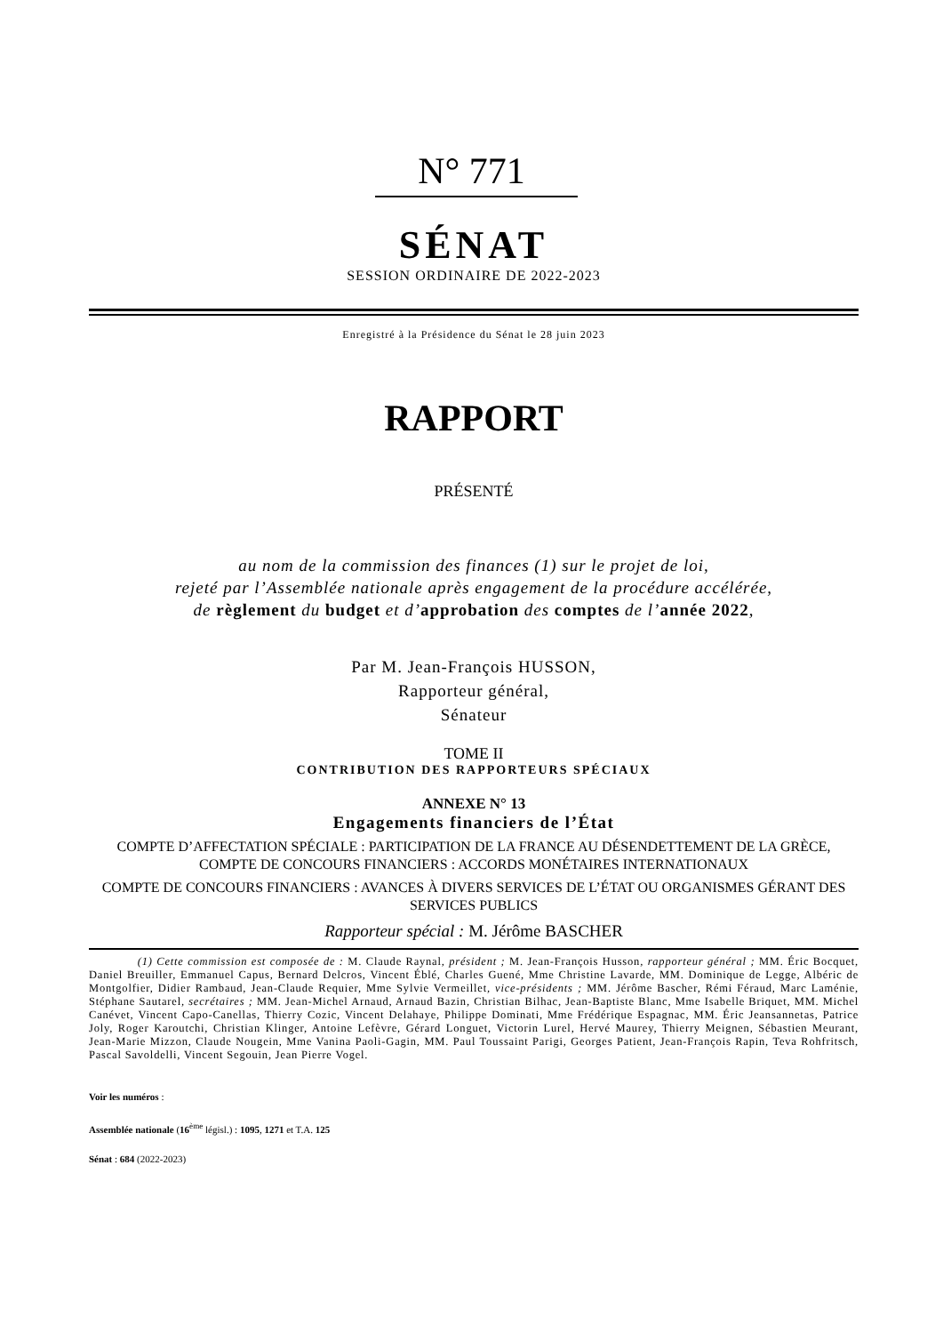N° 771
SÉNAT
SESSION ORDINAIRE DE 2022-2023
Enregistré à la Présidence du Sénat le 28 juin 2023
RAPPORT
PRÉSENTÉ
au nom de la commission des finances (1) sur le projet de loi,
rejeté par l’Assemblée nationale après engagement de la procédure accélérée,
de règlement du budget et d’approbation des comptes de l’année 2022,
Par M. Jean-François HUSSON,
Rapporteur général,
Sénateur
TOME II
CONTRIBUTION DES RAPPORTEURS SPÉCIAUX
ANNEXE N° 13
Engagements financiers de l’État
COMPTE D’AFFECTATION SPÉCIALE : PARTICIPATION DE LA FRANCE AU DÉSENDETTEMENT DE LA GRÈCE, COMPTE DE CONCOURS FINANCIERS : ACCORDS MONÉTAIRES INTERNATIONAUX
COMPTE DE CONCOURS FINANCIERS : AVANCES À DIVERS SERVICES DE L’ÉTAT OU ORGANISMES GÉRANT DES SERVICES PUBLICS
Rapporteur spécial : M. Jérôme BASCHER
(1) Cette commission est composée de : M. Claude Raynal, président ; M. Jean-François Husson, rapporteur général ; MM. Éric Bocquet, Daniel Breuiller, Emmanuel Capus, Bernard Delcros, Vincent Éblé, Charles Guené, Mme Christine Lavarde, MM. Dominique de Legge, Albéric de Montgolfier, Didier Rambaud, Jean-Claude Requier, Mme Sylvie Vermeillet, vice-présidents ; MM. Jérôme Bascher, Rémi Féraud, Marc Laménie, Stéphane Sautarel, secrétaires ; MM. Jean-Michel Arnaud, Arnaud Bazin, Christian Bilhac, Jean-Baptiste Blanc, Mme Isabelle Briquet, MM. Michel Canévet, Vincent Capo-Canellas, Thierry Cozic, Vincent Delahaye, Philippe Dominati, Mme Frédérique Espagnac, MM. Éric Jeansannetas, Patrice Joly, Roger Karoutchi, Christian Klinger, Antoine Lefèvre, Gérard Longuet, Victorin Lurel, Hervé Maurey, Thierry Meignen, Sébastien Meurant, Jean-Marie Mizzon, Claude Nougein, Mme Vanina Paoli-Gagin, MM. Paul Toussaint Parigi, Georges Patient, Jean-François Rapin, Teva Rohfritsch, Pascal Savoldelli, Vincent Segouin, Jean Pierre Vogel.
Voir les numéros :
Assemblée nationale (16<sup>ème</sup> législ.) : 1095, 1271 et T.A. 125
Sénat : 684 (2022-2023)